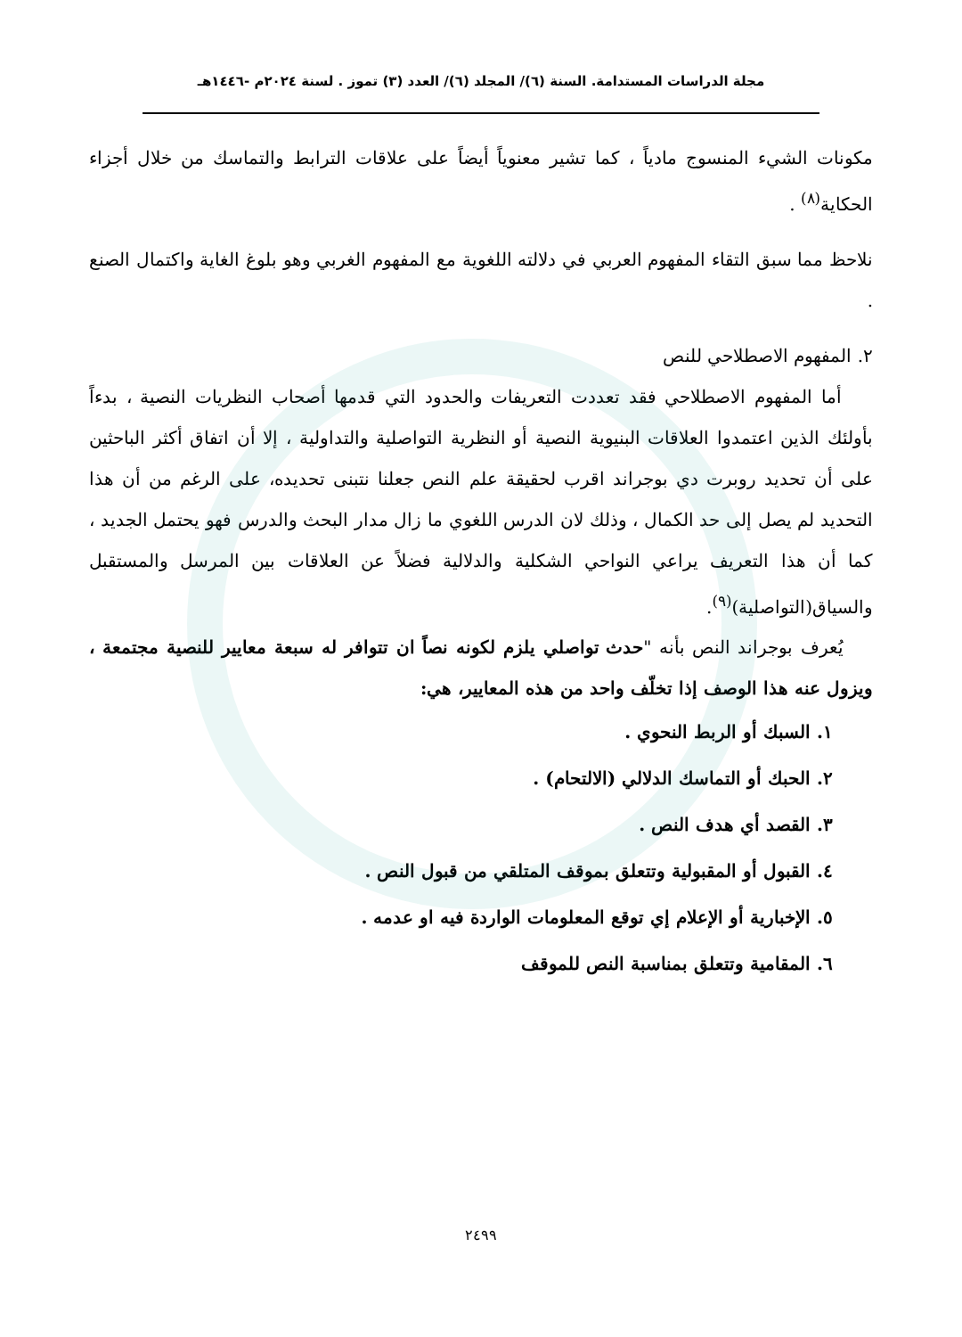مجلة الدراسات المستدامة. السنة (٦)/ المجلد (٦)/ العدد (٣) تموز . لسنة ٢٠٢٤م -١٤٤٦هـ
مكونات الشيء المنسوج مادياً ، كما تشير معنوياً أيضاً على علاقات الترابط والتماسك من خلال أجزاء الحكاية<sup>(٨)</sup> .
نلاحظ مما سبق التقاء المفهوم العربي في دلالته اللغوية مع المفهوم الغربي وهو بلوغ الغاية واكتمال الصنع .
٢. المفهوم الاصطلاحي للنص
أما المفهوم الاصطلاحي فقد تعددت التعريفات والحدود التي قدمها أصحاب النظريات النصية ، بدءاً بأولئك الذين اعتمدوا العلاقات البنيوية النصية أو النظرية التواصلية والتداولية ، إلا أن اتفاق أكثر الباحثين على أن تحديد روبرت دي بوجراند اقرب لحقيقة علم النص جعلنا نتبنى تحديده، على الرغم من أن هذا التحديد لم يصل إلى حد الكمال ، وذلك لان الدرس اللغوي ما زال مدار البحث والدرس فهو يحتمل الجديد ، كما أن هذا التعريف يراعي النواحي الشكلية والدلالية فضلاً عن العلاقات بين المرسل والمستقبل والسياق(التواصلية)<sup>(٩)</sup>.
يُعرف بوجراند النص بأنه "حدث تواصلي يلزم لكونه نصاً ان تتوافر له سبعة معايير للنصية مجتمعة ، ويزول عنه هذا الوصف إذا تخلّف واحد من هذه المعايير، هي:
١. السبك أو الربط النحوي .
٢. الحبك أو التماسك الدلالي (الالتحام) .
٣. القصد أي هدف النص .
٤. القبول أو المقبولية وتتعلق بموقف المتلقي من قبول النص .
٥. الإخبارية أو الإعلام إي توقع المعلومات الواردة فيه او عدمه .
٦. المقامية وتتعلق بمناسبة النص للموقف
٢٤٩٩